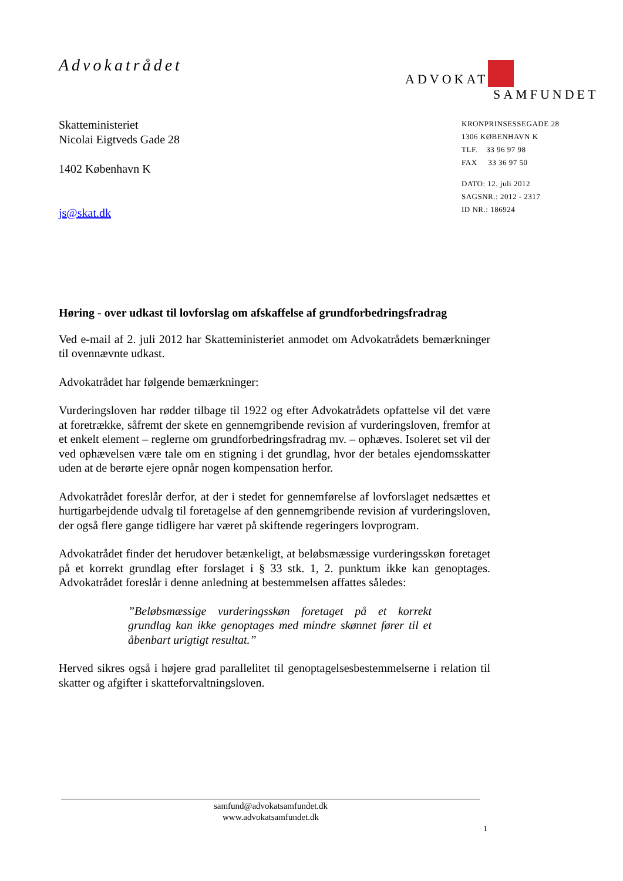Advokatrådet
ADVOKAT
SAMFUNDET
Skatteministeriet
Nicolai Eigtveds Gade 28
1402 København K
js@skat.dk
KRONPRINSESSEGADE 28
1306 KØBENHAVN K
TLF. 33 96 97 98
FAX 33 36 97 50
DATO: 12. juli 2012
SAGSNR.: 2012 - 2317
ID NR.: 186924
Høring - over udkast til lovforslag om afskaffelse af grundforbedringsfradrag
Ved e-mail af 2. juli 2012 har Skatteministeriet anmodet om Advokatrådets bemærkninger til ovennævnte udkast.
Advokatrådet har følgende bemærkninger:
Vurderingsloven har rødder tilbage til 1922 og efter Advokatrådets opfattelse vil det være at foretrække, såfremt der skete en gennemgribende revision af vurderingsloven, fremfor at et enkelt element – reglerne om grundforbedringsfradrag mv. – ophæves. Isoleret set vil der ved ophævelsen være tale om en stigning i det grundlag, hvor der betales ejendomsskatter uden at de berørte ejere opnår nogen kompensation herfor.
Advokatrådet foreslår derfor, at der i stedet for gennemførelse af lovforslaget nedsættes et hurtigarbejdende udvalg til foretagelse af den gennemgribende revision af vurderingsloven, der også flere gange tidligere har været på skiftende regeringers lovprogram.
Advokatrådet finder det herudover betænkeligt, at beløbsmæssige vurderingsskøn foretaget på et korrekt grundlag efter forslaget i § 33 stk. 1, 2. punktum ikke kan genoptages. Advokatrådet foreslår i denne anledning at bestemmelsen affattes således:
”Beløbsmæssige vurderingsskøn foretaget på et korrekt grundlag kan ikke genoptages med mindre skønnet fører til et åbenbart urigtigt resultat.”
Herved sikres også i højere grad parallelitet til genoptagelsesbestemmelserne i relation til skatter og afgifter i skatteforvaltningsloven.
samfund@advokatsamfundet.dk
www.advokatsamfundet.dk
1